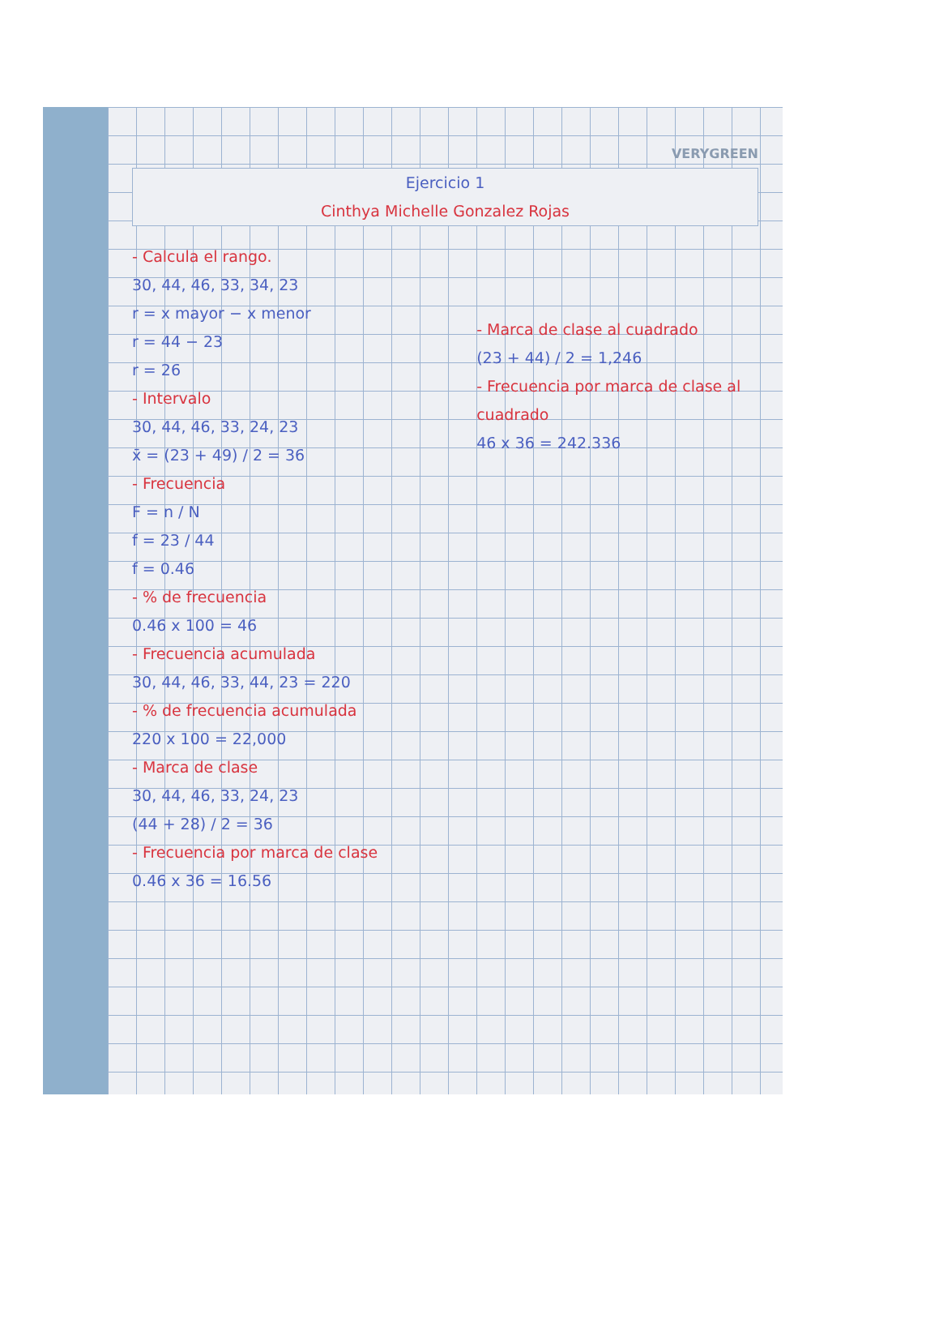VERYGREEN
Ejercicio 1
Cinthya Michelle Gonzalez Rojas
- Calcula el rango.
30, 44, 46, 33, 34, 23
r = x mayor − x menor
r = 44 − 23
r = 26
- Intervalo
30, 44, 46, 33, 24, 23
x̄ = (23 + 49) / 2 = 36
- Frecuencia
F = n / N
f = 23 / 44
f = 0.46
- % de frecuencia
0.46 x 100 = 46
- Frecuencia acumulada
30, 44, 46, 33, 44, 23 = 220
- % de frecuencia acumulada
220 x 100 = 22,000
- Marca de clase
30, 44, 46, 33, 24, 23
(44 + 28) / 2 = 36
- Frecuencia por marca de clase
0.46 x 36 = 16.56
- Marca de clase al cuadrado
(23 + 44) / 2 = 1,246
- Frecuencia por marca de clase al cuadrado
46 x 36 = 242.336